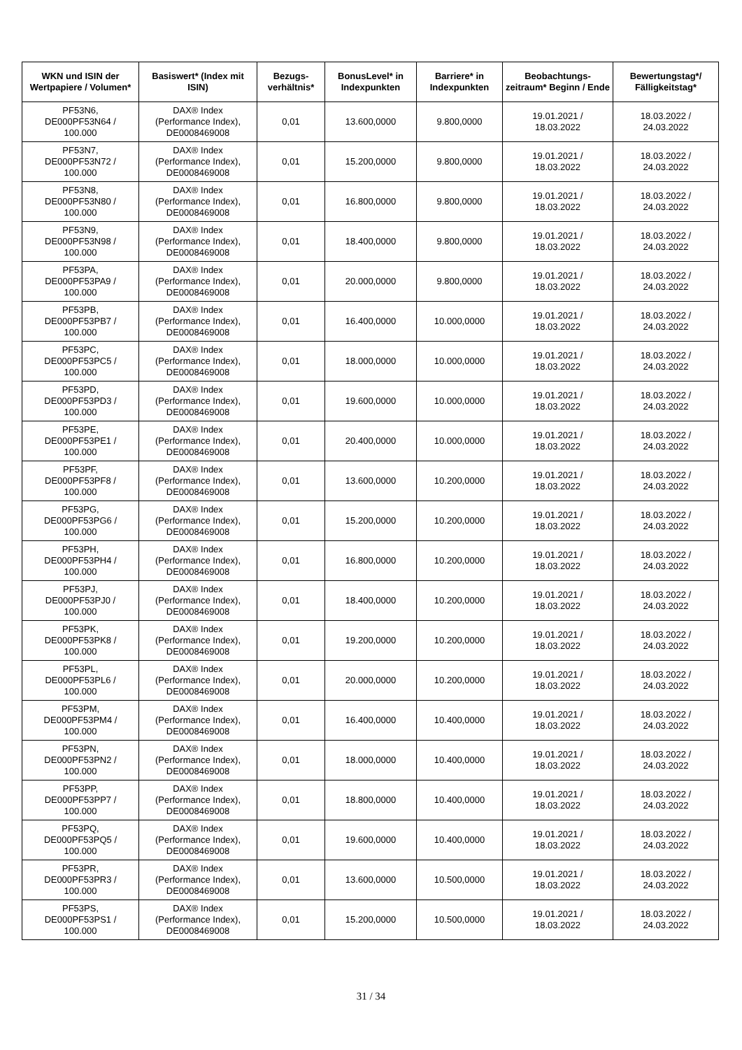| WKN und ISIN der Wertpapiere / Volumen* | Basiswert* (Index mit ISIN) | Bezugs-verhältnis* | BonusLevel* in Indexpunkten | Barriere* in Indexpunkten | Beobachtungs-zeitraum* Beginn / Ende | Bewertungstag*/ Fälligkeitstag* |
| --- | --- | --- | --- | --- | --- | --- |
| PF53N6, DE000PF53N64 / 100.000 | DAX® Index (Performance Index), DE0008469008 | 0,01 | 13.600,0000 | 9.800,0000 | 19.01.2021 / 18.03.2022 | 18.03.2022 / 24.03.2022 |
| PF53N7, DE000PF53N72 / 100.000 | DAX® Index (Performance Index), DE0008469008 | 0,01 | 15.200,0000 | 9.800,0000 | 19.01.2021 / 18.03.2022 | 18.03.2022 / 24.03.2022 |
| PF53N8, DE000PF53N80 / 100.000 | DAX® Index (Performance Index), DE0008469008 | 0,01 | 16.800,0000 | 9.800,0000 | 19.01.2021 / 18.03.2022 | 18.03.2022 / 24.03.2022 |
| PF53N9, DE000PF53N98 / 100.000 | DAX® Index (Performance Index), DE0008469008 | 0,01 | 18.400,0000 | 9.800,0000 | 19.01.2021 / 18.03.2022 | 18.03.2022 / 24.03.2022 |
| PF53PA, DE000PF53PA9 / 100.000 | DAX® Index (Performance Index), DE0008469008 | 0,01 | 20.000,0000 | 9.800,0000 | 19.01.2021 / 18.03.2022 | 18.03.2022 / 24.03.2022 |
| PF53PB, DE000PF53PB7 / 100.000 | DAX® Index (Performance Index), DE0008469008 | 0,01 | 16.400,0000 | 10.000,0000 | 19.01.2021 / 18.03.2022 | 18.03.2022 / 24.03.2022 |
| PF53PC, DE000PF53PC5 / 100.000 | DAX® Index (Performance Index), DE0008469008 | 0,01 | 18.000,0000 | 10.000,0000 | 19.01.2021 / 18.03.2022 | 18.03.2022 / 24.03.2022 |
| PF53PD, DE000PF53PD3 / 100.000 | DAX® Index (Performance Index), DE0008469008 | 0,01 | 19.600,0000 | 10.000,0000 | 19.01.2021 / 18.03.2022 | 18.03.2022 / 24.03.2022 |
| PF53PE, DE000PF53PE1 / 100.000 | DAX® Index (Performance Index), DE0008469008 | 0,01 | 20.400,0000 | 10.000,0000 | 19.01.2021 / 18.03.2022 | 18.03.2022 / 24.03.2022 |
| PF53PF, DE000PF53PF8 / 100.000 | DAX® Index (Performance Index), DE0008469008 | 0,01 | 13.600,0000 | 10.200,0000 | 19.01.2021 / 18.03.2022 | 18.03.2022 / 24.03.2022 |
| PF53PG, DE000PF53PG6 / 100.000 | DAX® Index (Performance Index), DE0008469008 | 0,01 | 15.200,0000 | 10.200,0000 | 19.01.2021 / 18.03.2022 | 18.03.2022 / 24.03.2022 |
| PF53PH, DE000PF53PH4 / 100.000 | DAX® Index (Performance Index), DE0008469008 | 0,01 | 16.800,0000 | 10.200,0000 | 19.01.2021 / 18.03.2022 | 18.03.2022 / 24.03.2022 |
| PF53PJ, DE000PF53PJ0 / 100.000 | DAX® Index (Performance Index), DE0008469008 | 0,01 | 18.400,0000 | 10.200,0000 | 19.01.2021 / 18.03.2022 | 18.03.2022 / 24.03.2022 |
| PF53PK, DE000PF53PK8 / 100.000 | DAX® Index (Performance Index), DE0008469008 | 0,01 | 19.200,0000 | 10.200,0000 | 19.01.2021 / 18.03.2022 | 18.03.2022 / 24.03.2022 |
| PF53PL, DE000PF53PL6 / 100.000 | DAX® Index (Performance Index), DE0008469008 | 0,01 | 20.000,0000 | 10.200,0000 | 19.01.2021 / 18.03.2022 | 18.03.2022 / 24.03.2022 |
| PF53PM, DE000PF53PM4 / 100.000 | DAX® Index (Performance Index), DE0008469008 | 0,01 | 16.400,0000 | 10.400,0000 | 19.01.2021 / 18.03.2022 | 18.03.2022 / 24.03.2022 |
| PF53PN, DE000PF53PN2 / 100.000 | DAX® Index (Performance Index), DE0008469008 | 0,01 | 18.000,0000 | 10.400,0000 | 19.01.2021 / 18.03.2022 | 18.03.2022 / 24.03.2022 |
| PF53PP, DE000PF53PP7 / 100.000 | DAX® Index (Performance Index), DE0008469008 | 0,01 | 18.800,0000 | 10.400,0000 | 19.01.2021 / 18.03.2022 | 18.03.2022 / 24.03.2022 |
| PF53PQ, DE000PF53PQ5 / 100.000 | DAX® Index (Performance Index), DE0008469008 | 0,01 | 19.600,0000 | 10.400,0000 | 19.01.2021 / 18.03.2022 | 18.03.2022 / 24.03.2022 |
| PF53PR, DE000PF53PR3 / 100.000 | DAX® Index (Performance Index), DE0008469008 | 0,01 | 13.600,0000 | 10.500,0000 | 19.01.2021 / 18.03.2022 | 18.03.2022 / 24.03.2022 |
| PF53PS, DE000PF53PS1 / 100.000 | DAX® Index (Performance Index), DE0008469008 | 0,01 | 15.200,0000 | 10.500,0000 | 19.01.2021 / 18.03.2022 | 18.03.2022 / 24.03.2022 |
31 / 34